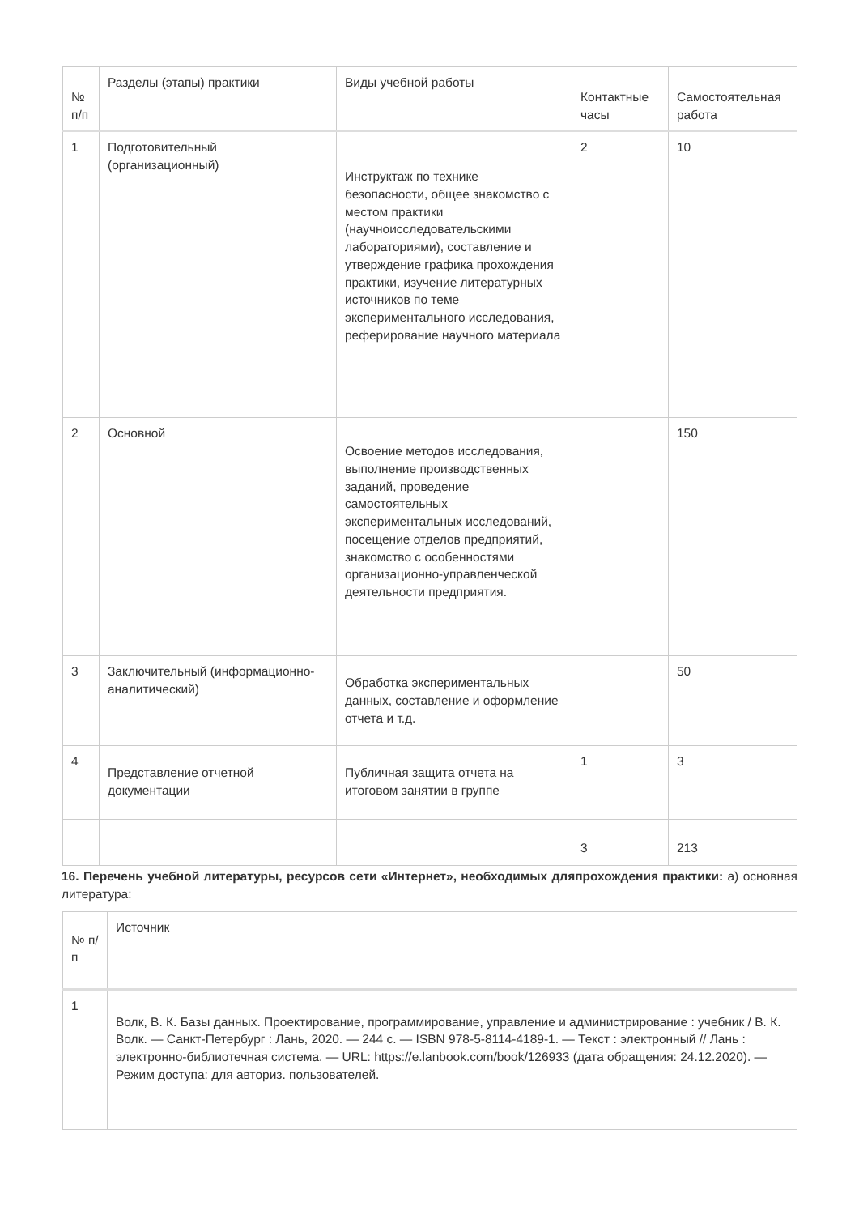| № п/п | Разделы (этапы) практики | Виды учебной работы | Контактные часы | Самостоятельная работа |
| --- | --- | --- | --- | --- |
| 1 | Подготовительный (организационный) | Инструктаж по технике безопасности, общее знакомство с местом практики (научноисследовательскими лабораториями), составление и утверждение графика прохождения практики, изучение литературных источников по теме экспериментального исследования, реферирование научного материала | 2 | 10 |
| 2 | Основной | Освоение методов исследования, выполнение производственных заданий, проведение самостоятельных экспериментальных исследований, посещение отделов предприятий, знакомство с особенностями организационно-управленческой деятельности предприятия. | | 150 |
| 3 | Заключительный (информационно-аналитический) | Обработка экспериментальных данных, составление и оформление отчета и т.д. | | 50 |
| 4 | Представление отчетной документации | Публичная защита отчета на итоговом занятии в группе | 1 | 3 |
| | | | 3 | 213 |
16. Перечень учебной литературы, ресурсов сети «Интернет», необходимых дляпрохождения практики: а) основная литература:
| № п/п | Источник |
| --- | --- |
| 1 | Волк, В. К. Базы данных. Проектирование, программирование, управление и администрирование : учебник / В. К. Волк. — Санкт-Петербург : Лань, 2020. — 244 с. — ISBN 978-5-8114-4189-1. — Текст : электронный // Лань : электронно-библиотечная система. — URL: https://e.lanbook.com/book/126933 (дата обращения: 24.12.2020). — Режим доступа: для авториз. пользователей. |